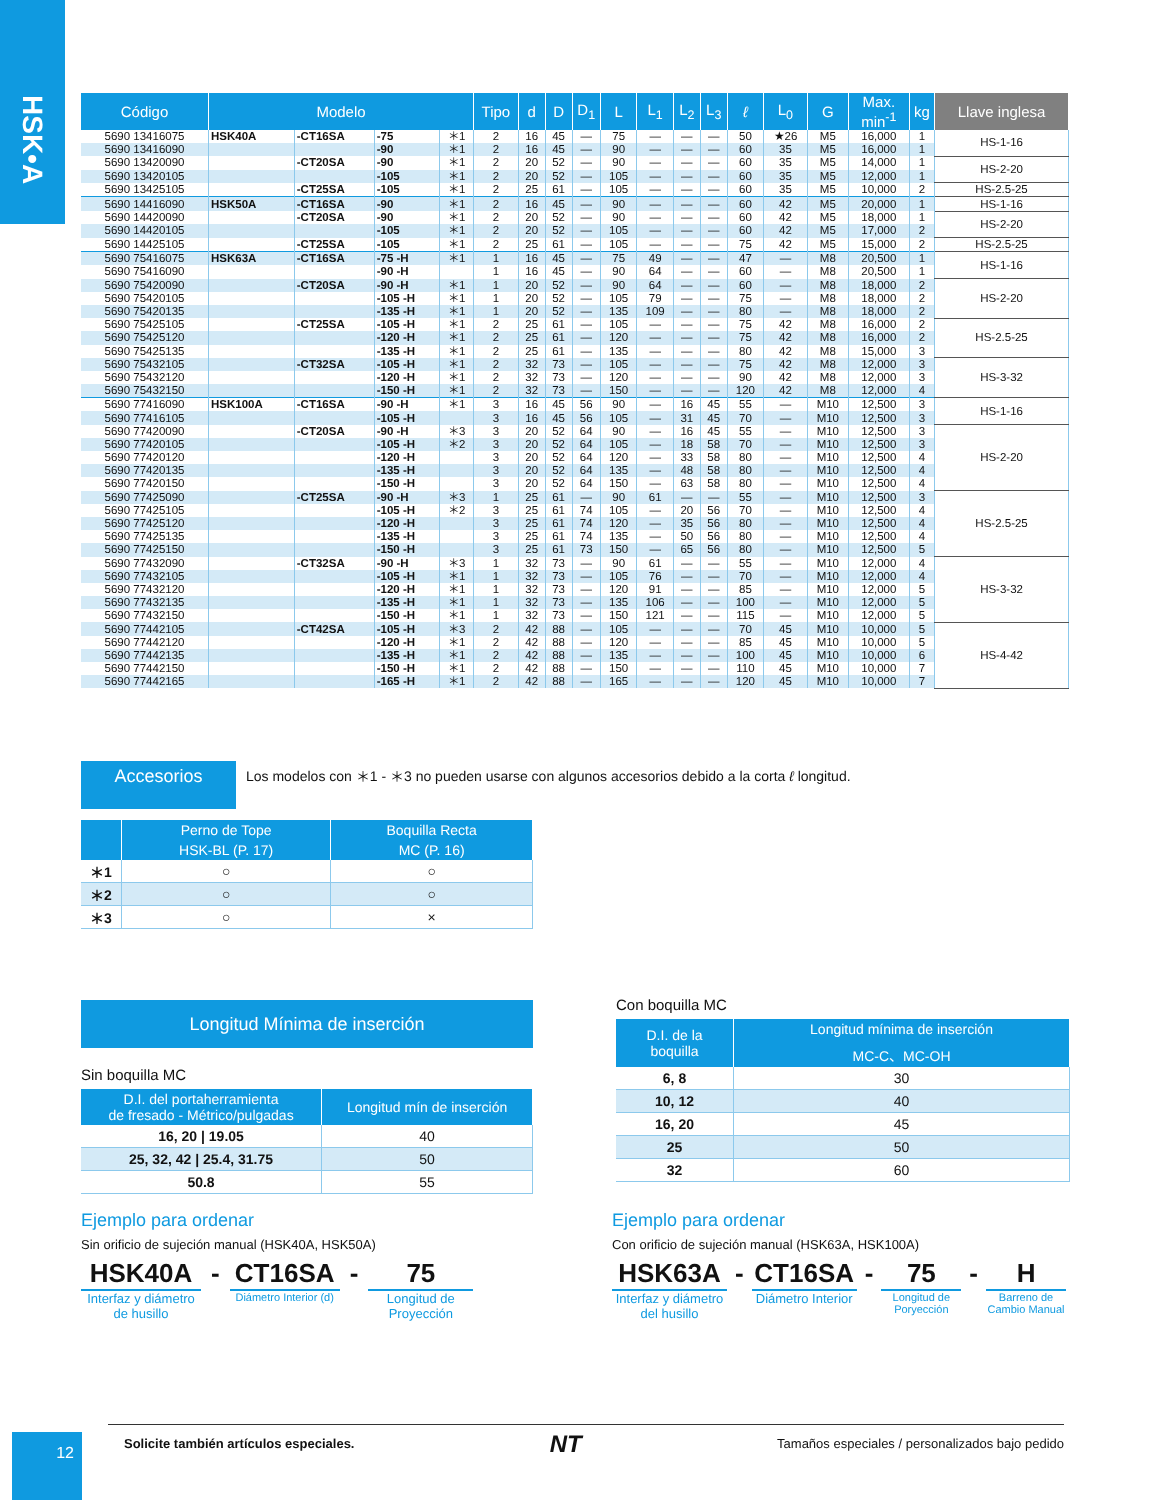HSK•A
| Código | Modelo | | | | Tipo | d | D | D<sub>1</sub> | L | L<sub>1</sub> | L<sub>2</sub> | L<sub>3</sub> | ℓ | L<sub>0</sub> | G | Max. min<sup>-1</sup> | kg | Llave inglesa |
| --- | --- | --- | --- | --- | --- | --- | --- | --- | --- | --- | --- | --- | --- | --- | --- | --- | --- | --- |
| 5690 13416075 | HSK40A | -CT16SA | -75 | ＊1 | 2 | 16 | 45 | — | 75 | — | — | — | 50 | ★26 | M5 | 16,000 | 1 | HS-1-16 |
| 5690 13416090 | | | -90 | ＊1 | 2 | 16 | 45 | — | 90 | — | — | — | 60 | 35 | M5 | 16,000 | 1 | |
| 5690 13420090 | | -CT20SA | -90 | ＊1 | 2 | 20 | 52 | — | 90 | — | — | — | 60 | 35 | M5 | 14,000 | 1 | HS-2-20 |
| 5690 13420105 | | | -105 | ＊1 | 2 | 20 | 52 | — | 105 | — | — | — | 60 | 35 | M5 | 12,000 | 1 | |
| 5690 13425105 | | -CT25SA | -105 | ＊1 | 2 | 25 | 61 | — | 105 | — | — | — | 60 | 35 | M5 | 10,000 | 2 | HS-2.5-25 |
| 5690 14416090 | HSK50A | -CT16SA | -90 | ＊1 | 2 | 16 | 45 | — | 90 | — | — | — | 60 | 42 | M5 | 20,000 | 1 | HS-1-16 |
| 5690 14420090 | | -CT20SA | -90 | ＊1 | 2 | 20 | 52 | — | 90 | — | — | — | 60 | 42 | M5 | 18,000 | 1 | HS-2-20 |
| 5690 14420105 | | | -105 | ＊1 | 2 | 20 | 52 | — | 105 | — | — | — | 60 | 42 | M5 | 17,000 | 2 | |
| 5690 14425105 | | -CT25SA | -105 | ＊1 | 2 | 25 | 61 | — | 105 | — | — | — | 75 | 42 | M5 | 15,000 | 2 | HS-2.5-25 |
| 5690 75416075 | HSK63A | -CT16SA | -75 -H | ＊1 | 1 | 16 | 45 | — | 75 | 49 | — | — | 47 | — | M8 | 20,500 | 1 | HS-1-16 |
| 5690 75416090 | | | -90 -H | | 1 | 16 | 45 | — | 90 | 64 | — | — | 60 | — | M8 | 20,500 | 1 | |
| 5690 75420090 | | -CT20SA | -90 -H | ＊1 | 1 | 20 | 52 | — | 90 | 64 | — | — | 60 | — | M8 | 18,000 | 2 | HS-2-20 |
| 5690 75420105 | | | -105 -H | ＊1 | 1 | 20 | 52 | — | 105 | 79 | — | — | 75 | — | M8 | 18,000 | 2 | |
| 5690 75420135 | | | -135 -H | ＊1 | 1 | 20 | 52 | — | 135 | 109 | — | — | 80 | — | M8 | 18,000 | 2 | |
| 5690 75425105 | | -CT25SA | -105 -H | ＊1 | 2 | 25 | 61 | — | 105 | — | — | — | 75 | 42 | M8 | 16,000 | 2 | HS-2.5-25 |
| 5690 75425120 | | | -120 -H | ＊1 | 2 | 25 | 61 | — | 120 | — | — | — | 75 | 42 | M8 | 16,000 | 2 | |
| 5690 75425135 | | | -135 -H | ＊1 | 2 | 25 | 61 | — | 135 | — | — | — | 80 | 42 | M8 | 15,000 | 3 | |
| 5690 75432105 | | -CT32SA | -105 -H | ＊1 | 2 | 32 | 73 | — | 105 | — | — | — | 75 | 42 | M8 | 12,000 | 3 | HS-3-32 |
| 5690 75432120 | | | -120 -H | ＊1 | 2 | 32 | 73 | — | 120 | — | — | — | 90 | 42 | M8 | 12,000 | 3 | |
| 5690 75432150 | | | -150 -H | ＊1 | 2 | 32 | 73 | — | 150 | — | — | — | 120 | 42 | M8 | 12,000 | 4 | |
| 5690 77416090 | HSK100A | -CT16SA | -90 -H | ＊1 | 3 | 16 | 45 | 56 | 90 | — | 16 | 45 | 55 | — | M10 | 12,500 | 3 | HS-1-16 |
| 5690 77416105 | | | -105 -H | | 3 | 16 | 45 | 56 | 105 | — | 31 | 45 | 70 | — | M10 | 12,500 | 3 | |
| 5690 77420090 | | -CT20SA | -90 -H | ＊3 | 3 | 20 | 52 | 64 | 90 | — | 16 | 45 | 55 | — | M10 | 12,500 | 3 | HS-2-20 |
| 5690 77420105 | | | -105 -H | ＊2 | 3 | 20 | 52 | 64 | 105 | — | 18 | 58 | 70 | — | M10 | 12,500 | 3 | |
| 5690 77420120 | | | -120 -H | | 3 | 20 | 52 | 64 | 120 | — | 33 | 58 | 80 | — | M10 | 12,500 | 4 | |
| 5690 77420135 | | | -135 -H | | 3 | 20 | 52 | 64 | 135 | — | 48 | 58 | 80 | — | M10 | 12,500 | 4 | |
| 5690 77420150 | | | -150 -H | | 3 | 20 | 52 | 64 | 150 | — | 63 | 58 | 80 | — | M10 | 12,500 | 4 | |
| 5690 77425090 | | -CT25SA | -90 -H | ＊3 | 1 | 25 | 61 | — | 90 | 61 | — | — | 55 | — | M10 | 12,500 | 3 | HS-2.5-25 |
| 5690 77425105 | | | -105 -H | ＊2 | 3 | 25 | 61 | 74 | 105 | — | 20 | 56 | 70 | — | M10 | 12,500 | 4 | |
| 5690 77425120 | | | -120 -H | | 3 | 25 | 61 | 74 | 120 | — | 35 | 56 | 80 | — | M10 | 12,500 | 4 | |
| 5690 77425135 | | | -135 -H | | 3 | 25 | 61 | 74 | 135 | — | 50 | 56 | 80 | — | M10 | 12,500 | 4 | |
| 5690 77425150 | | | -150 -H | | 3 | 25 | 61 | 73 | 150 | — | 65 | 56 | 80 | — | M10 | 12,500 | 5 | |
| 5690 77432090 | | -CT32SA | -90 -H | ＊3 | 1 | 32 | 73 | — | 90 | 61 | — | — | 55 | — | M10 | 12,000 | 4 | HS-3-32 |
| 5690 77432105 | | | -105 -H | ＊1 | 1 | 32 | 73 | — | 105 | 76 | — | — | 70 | — | M10 | 12,000 | 4 | |
| 5690 77432120 | | | -120 -H | ＊1 | 1 | 32 | 73 | — | 120 | 91 | — | — | 85 | — | M10 | 12,000 | 5 | |
| 5690 77432135 | | | -135 -H | ＊1 | 1 | 32 | 73 | — | 135 | 106 | — | — | 100 | — | M10 | 12,000 | 5 | |
| 5690 77432150 | | | -150 -H | ＊1 | 1 | 32 | 73 | — | 150 | 121 | — | — | 115 | — | M10 | 12,000 | 5 | |
| 5690 77442105 | | -CT42SA | -105 -H | ＊3 | 2 | 42 | 88 | — | 105 | — | — | — | 70 | 45 | M10 | 10,000 | 5 | HS-4-42 |
| 5690 77442120 | | | -120 -H | ＊1 | 2 | 42 | 88 | — | 120 | — | — | — | 85 | 45 | M10 | 10,000 | 5 | |
| 5690 77442135 | | | -135 -H | ＊1 | 2 | 42 | 88 | — | 135 | — | — | — | 100 | 45 | M10 | 10,000 | 6 | |
| 5690 77442150 | | | -150 -H | ＊1 | 2 | 42 | 88 | — | 150 | — | — | — | 110 | 45 | M10 | 10,000 | 7 | |
| 5690 77442165 | | | -165 -H | ＊1 | 2 | 42 | 88 | — | 165 | — | — | — | 120 | 45 | M10 | 10,000 | 7 | |
Accesorios
Los modelos con ＊1 - ＊3 no pueden usarse con algunos accesorios debido a la corta ℓ longitud.
| | Perno de Tope | Boquilla Recta |
| --- | --- | --- |
| | HSK-BL (P. 17) | MC (P. 16) |
| ＊1 | ○ | ○ |
| ＊2 | ○ | ○ |
| ＊3 | ○ | × |
Longitud Mínima de inserción
Sin boquilla MC
| D.I. del portaherramienta de fresado - Métrico/pulgadas | Longitud mín de inserción |
| --- | --- |
| 16, 20 / 19.05 | 40 |
| 25, 32, 42 / 25.4, 31.75 | 50 |
| 50.8 | 55 |
Con boquilla MC
| D.I. de la boquilla | Longitud mínima de inserción |
| --- | --- |
| | MC-C、MC-OH |
| 6, 8 | 30 |
| 10, 12 | 40 |
| 16, 20 | 45 |
| 25 | 50 |
| 32 | 60 |
Ejemplo para ordenar
Sin orificio de sujeción manual (HSK40A, HSK50A)
HSK40A
Interfaz y diámetro
de husillo
- CT16SA
Diámetro Interior (d)
- 75
Longitud de
Proyección
Ejemplo para ordenar
Con orificio de sujeción manual (HSK63A, HSK100A)
HSK63A
Interfaz y diámetro
del husillo
- CT16SA
Diámetro Interior
- 75
Longitud de
Poryección
- H
Barreno de
Cambio Manual
12 Solicite también artículos especiales. NT Tamaños especiales / personalizados bajo pedido